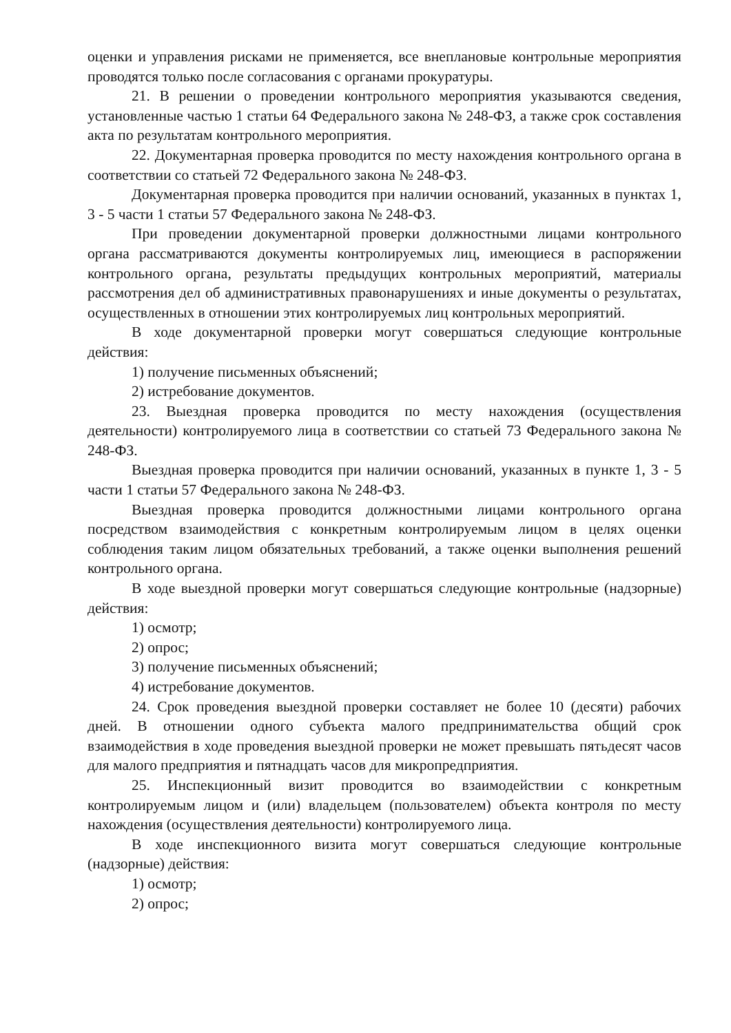оценки и управления рисками не применяется, все внеплановые контрольные мероприятия проводятся только после согласования с органами прокуратуры.
21. В решении о проведении контрольного мероприятия указываются сведения, установленные частью 1 статьи 64 Федерального закона № 248-ФЗ, а также срок составления акта по результатам контрольного мероприятия.
22. Документарная проверка проводится по месту нахождения контрольного органа в соответствии со статьей 72 Федерального закона № 248-ФЗ.
Документарная проверка проводится при наличии оснований, указанных в пунктах 1, 3 - 5 части 1 статьи 57 Федерального закона № 248-ФЗ.
При проведении документарной проверки должностными лицами контрольного органа рассматриваются документы контролируемых лиц, имеющиеся в распоряжении контрольного органа, результаты предыдущих контрольных мероприятий, материалы рассмотрения дел об административных правонарушениях и иные документы о результатах, осуществленных в отношении этих контролируемых лиц контрольных мероприятий.
В ходе документарной проверки могут совершаться следующие контрольные действия:
1) получение письменных объяснений;
2) истребование документов.
23. Выездная проверка проводится по месту нахождения (осуществления деятельности) контролируемого лица в соответствии со статьей 73 Федерального закона № 248-ФЗ.
Выездная проверка проводится при наличии оснований, указанных в пункте 1, 3 - 5 части 1 статьи 57 Федерального закона № 248-ФЗ.
Выездная проверка проводится должностными лицами контрольного органа посредством взаимодействия с конкретным контролируемым лицом в целях оценки соблюдения таким лицом обязательных требований, а также оценки выполнения решений контрольного органа.
В ходе выездной проверки могут совершаться следующие контрольные (надзорные) действия:
1) осмотр;
2) опрос;
3) получение письменных объяснений;
4) истребование документов.
24. Срок проведения выездной проверки составляет не более 10 (десяти) рабочих дней. В отношении одного субъекта малого предпринимательства общий срок взаимодействия в ходе проведения выездной проверки не может превышать пятьдесят часов для малого предприятия и пятнадцать часов для микропредприятия.
25. Инспекционный визит проводится во взаимодействии с конкретным контролируемым лицом и (или) владельцем (пользователем) объекта контроля по месту нахождения (осуществления деятельности) контролируемого лица.
В ходе инспекционного визита могут совершаться следующие контрольные (надзорные) действия:
1) осмотр;
2) опрос;